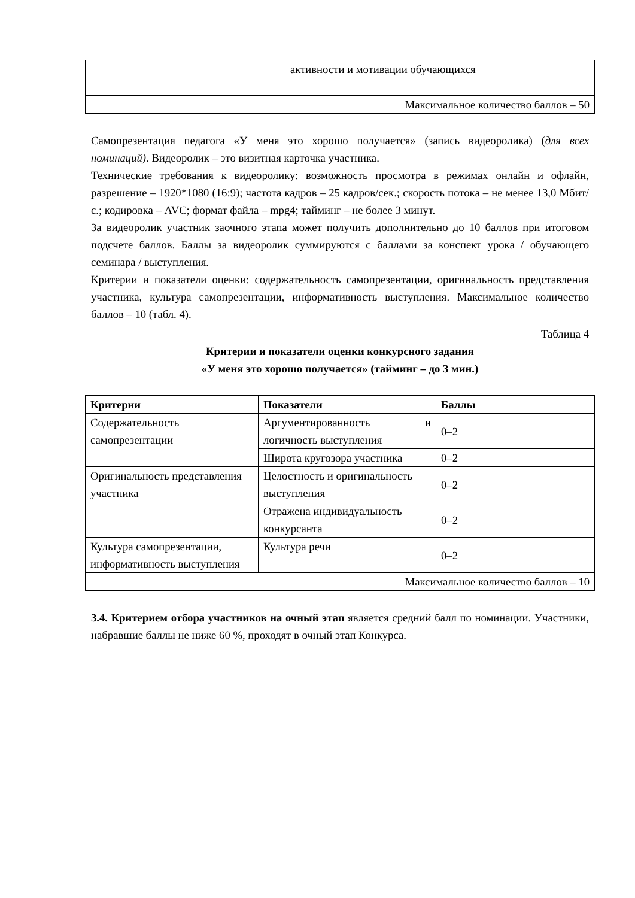| | активности и мотивации обучающихся | |
| Максимальное количество баллов – 50 | | |
Самопрезентация педагога «У меня это хорошо получается» (запись видеоролика) (для всех номинаций). Видеоролик – это визитная карточка участника.
Технические требования к видеоролику: возможность просмотра в режимах онлайн и офлайн, разрешение – 1920*1080 (16:9); частота кадров – 25 кадров/сек.; скорость потока – не менее 13,0 Мбит/с.; кодировка – AVC; формат файла – mpg4; тайминг – не более 3 минут.
За видеоролик участник заочного этапа может получить дополнительно до 10 баллов при итоговом подсчете баллов. Баллы за видеоролик суммируются с баллами за конспект урока / обучающего семинара / выступления.
Критерии и показатели оценки: содержательность самопрезентации, оригинальность представления участника, культура самопрезентации, информативность выступления. Максимальное количество баллов – 10 (табл. 4).
Таблица 4
Критерии и показатели оценки конкурсного задания
«У меня это хорошо получается» (тайминг – до 3 мин.)
| Критерии | Показатели | Баллы |
| --- | --- | --- |
| Содержательность самопрезентации | Аргументированность и логичность выступления | 0–2 |
| | Широта кругозора участника | 0–2 |
| Оригинальность представления участника | Целостность и оригинальность выступления | 0–2 |
| | Отражена индивидуальность конкурсанта | 0–2 |
| Культура самопрезентации, информативность выступления | Культура речи | 0–2 |
| Максимальное количество баллов – 10 | | |
3.4. Критерием отбора участников на очный этап является средний балл по номинации. Участники, набравшие баллы не ниже 60 %, проходят в очный этап Конкурса.